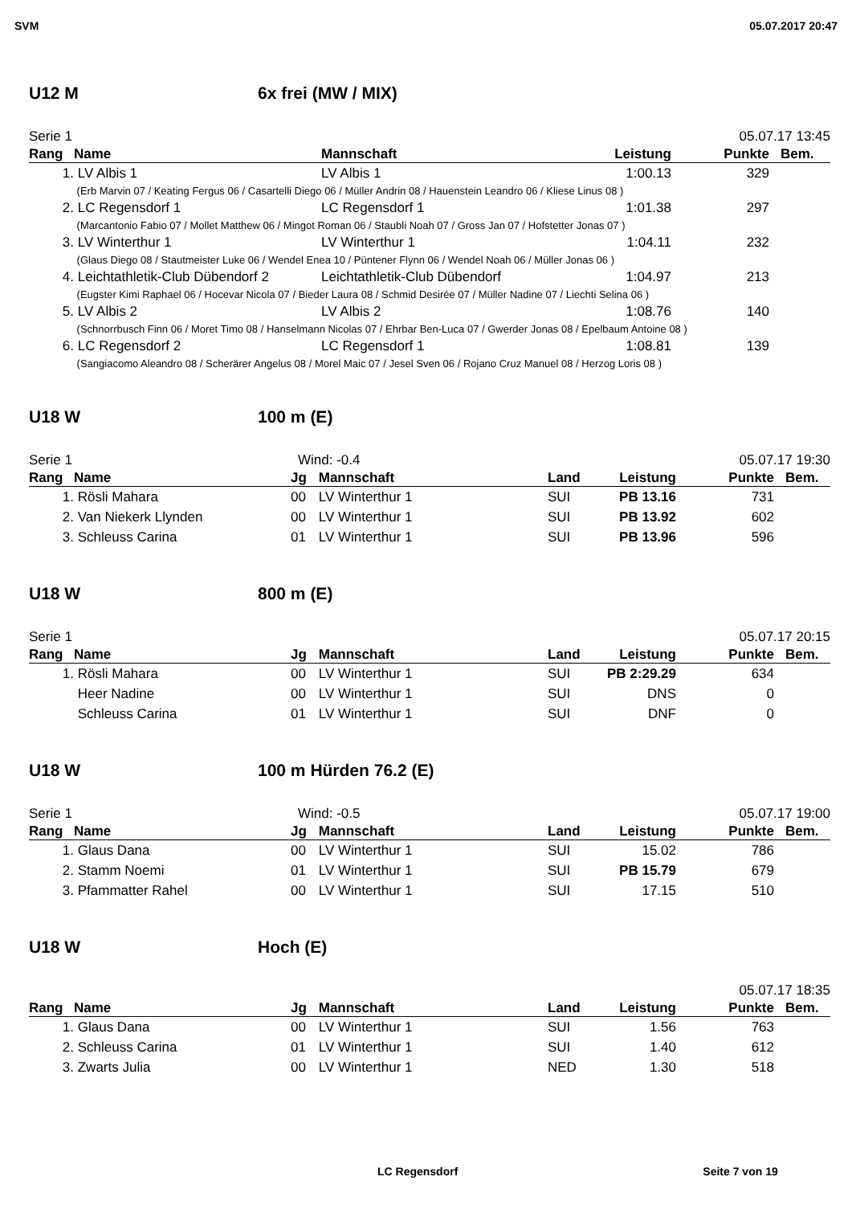SVM 05.07.2017 20:47
U12 M 6x frei (MW / MIX)
Serie 1 05.07.17 13:45
| Rang | Name | Mannschaft | Leistung | Punkte | Bem. |
| --- | --- | --- | --- | --- | --- |
| 1. | LV Albis 1 | LV Albis 1 | 1:00.13 | 329 | |
| | (Erb Marvin 07 / Keating Fergus 06 / Casartelli Diego 06 / Müller Andrin 08 / Hauenstein Leandro 06 / Kliese Linus 08 ) | | | | |
| 2. | LC Regensdorf 1 | LC Regensdorf 1 | 1:01.38 | 297 | |
| | (Marcantonio Fabio 07 / Mollet Matthew 06 / Mingot Roman 06 / Staubli Noah 07 / Gross Jan 07 / Hofstetter Jonas 07 ) | | | | |
| 3. | LV Winterthur 1 | LV Winterthur 1 | 1:04.11 | 232 | |
| | (Glaus Diego 08 / Stautmeister Luke 06 / Wendel Enea 10 / Püntener Flynn 06 / Wendel Noah 06 / Müller Jonas 06 ) | | | | |
| 4. | Leichtathletik-Club Dübendorf 2 | Leichtathletik-Club Dübendorf | 1:04.97 | 213 | |
| | (Eugster Kimi Raphael 06 / Hocevar Nicola 07 / Bieder Laura 08 / Schmid Desirée 07 / Müller Nadine 07 / Liechti Selina 06 ) | | | | |
| 5. | LV Albis 2 | LV Albis 2 | 1:08.76 | 140 | |
| | (Schnorrbusch Finn 06 / Moret Timo 08 / Hanselmann Nicolas 07 / Ehrbar Ben-Luca 07 / Gwerder Jonas 08 / Epelbaum Antoine 08 ) | | | | |
| 6. | LC Regensdorf 2 | LC Regensdorf 1 | 1:08.81 | 139 | |
| | (Sangiacomo Aleandro 08 / Scherärer Angelus 08 / Morel Maic 07 / Jesel Sven 06 / Rojano Cruz Manuel 08 / Herzog Loris 08 ) | | | | |
U18 W 100 m (E)
Serie 1 Wind: -0.4 05.07.17 19:30
| Rang | Name | Jg | Mannschaft | Land | Leistung | Punkte | Bem. |
| --- | --- | --- | --- | --- | --- | --- | --- |
| 1. | Rösli Mahara | 00 | LV Winterthur 1 | SUI | PB 13.16 | 731 | |
| 2. | Van Niekerk Llynden | 00 | LV Winterthur 1 | SUI | PB 13.92 | 602 | |
| 3. | Schleuss Carina | 01 | LV Winterthur 1 | SUI | PB 13.96 | 596 | |
U18 W 800 m (E)
Serie 1 05.07.17 20:15
| Rang | Name | Jg | Mannschaft | Land | Leistung | Punkte | Bem. |
| --- | --- | --- | --- | --- | --- | --- | --- |
| 1. | Rösli Mahara | 00 | LV Winterthur 1 | SUI | PB 2:29.29 | 634 | |
| | Heer Nadine | 00 | LV Winterthur 1 | SUI | DNS | 0 | |
| | Schleuss Carina | 01 | LV Winterthur 1 | SUI | DNF | 0 | |
U18 W 100 m Hürden 76.2 (E)
Serie 1 Wind: -0.5 05.07.17 19:00
| Rang | Name | Jg | Mannschaft | Land | Leistung | Punkte | Bem. |
| --- | --- | --- | --- | --- | --- | --- | --- |
| 1. | Glaus Dana | 00 | LV Winterthur 1 | SUI | 15.02 | 786 | |
| 2. | Stamm Noemi | 01 | LV Winterthur 1 | SUI | PB 15.79 | 679 | |
| 3. | Pfammatter Rahel | 00 | LV Winterthur 1 | SUI | 17.15 | 510 | |
U18 W Hoch (E)
05.07.17 18:35
| Rang | Name | Jg | Mannschaft | Land | Leistung | Punkte | Bem. |
| --- | --- | --- | --- | --- | --- | --- | --- |
| 1. | Glaus Dana | 00 | LV Winterthur 1 | SUI | 1.56 | 763 | |
| 2. | Schleuss Carina | 01 | LV Winterthur 1 | SUI | 1.40 | 612 | |
| 3. | Zwarts Julia | 00 | LV Winterthur 1 | NED | 1.30 | 518 | |
LC Regensdorf Seite 7 von 19